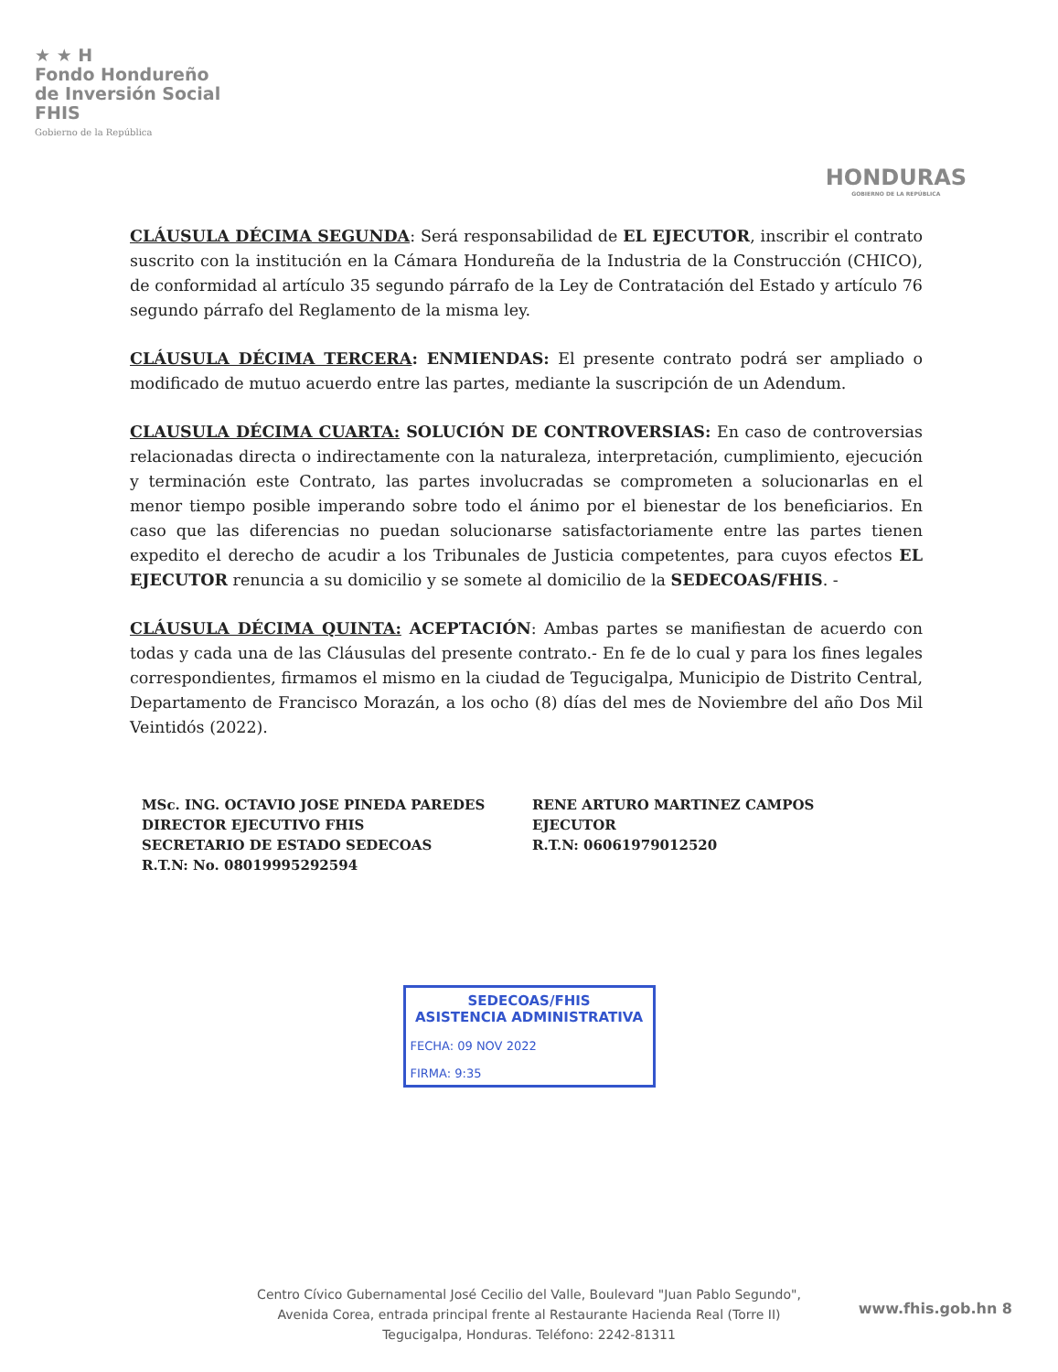★ ★ H
Fondo Hondureño
de Inversión Social
FHIS
Gobierno de la República
HONDURAS
GOBIERNO DE LA REPÚBLICA
CLÁUSULA DÉCIMA SEGUNDA: Será responsabilidad de EL EJECUTOR, inscribir el contrato suscrito con la institución en la Cámara Hondureña de la Industria de la Construcción (CHICO), de conformidad al artículo 35 segundo párrafo de la Ley de Contratación del Estado y artículo 76 segundo párrafo del Reglamento de la misma ley.
CLÁUSULA DÉCIMA TERCERA: ENMIENDAS: El presente contrato podrá ser ampliado o modificado de mutuo acuerdo entre las partes, mediante la suscripción de un Adendum.
CLAUSULA DÉCIMA CUARTA: SOLUCIÓN DE CONTROVERSIAS: En caso de controversias relacionadas directa o indirectamente con la naturaleza, interpretación, cumplimiento, ejecución y terminación este Contrato, las partes involucradas se comprometen a solucionarlas en el menor tiempo posible imperando sobre todo el ánimo por el bienestar de los beneficiarios. En caso que las diferencias no puedan solucionarse satisfactoriamente entre las partes tienen expedito el derecho de acudir a los Tribunales de Justicia competentes, para cuyos efectos EL EJECUTOR renuncia a su domicilio y se somete al domicilio de la SEDECOAS/FHIS. -
CLÁUSULA DÉCIMA QUINTA: ACEPTACIÓN: Ambas partes se manifiestan de acuerdo con todas y cada una de las Cláusulas del presente contrato.- En fe de lo cual y para los fines legales correspondientes, firmamos el mismo en la ciudad de Tegucigalpa, Municipio de Distrito Central, Departamento de Francisco Morazán, a los ocho (8) días del mes de Noviembre del año Dos Mil Veintidós (2022).
MSc. ING. OCTAVIO JOSE PINEDA PAREDES
DIRECTOR EJECUTIVO FHIS
SECRETARIO DE ESTADO SEDECOAS
R.T.N: No. 08019995292594
RENE ARTURO MARTINEZ CAMPOS
EJECUTOR
R.T.N: 06061979012520
SEDECOAS/FHIS
ASISTENCIA ADMINISTRATIVA
FECHA: 09 NOV 2022
FIRMA: 9:35
www.fhis.gob.hn 8
Centro Cívico Gubernamental José Cecilio del Valle, Boulevard "Juan Pablo Segundo",
Avenida Corea, entrada principal frente al Restaurante Hacienda Real (Torre II)
Tegucigalpa, Honduras. Teléfono: 2242-81311